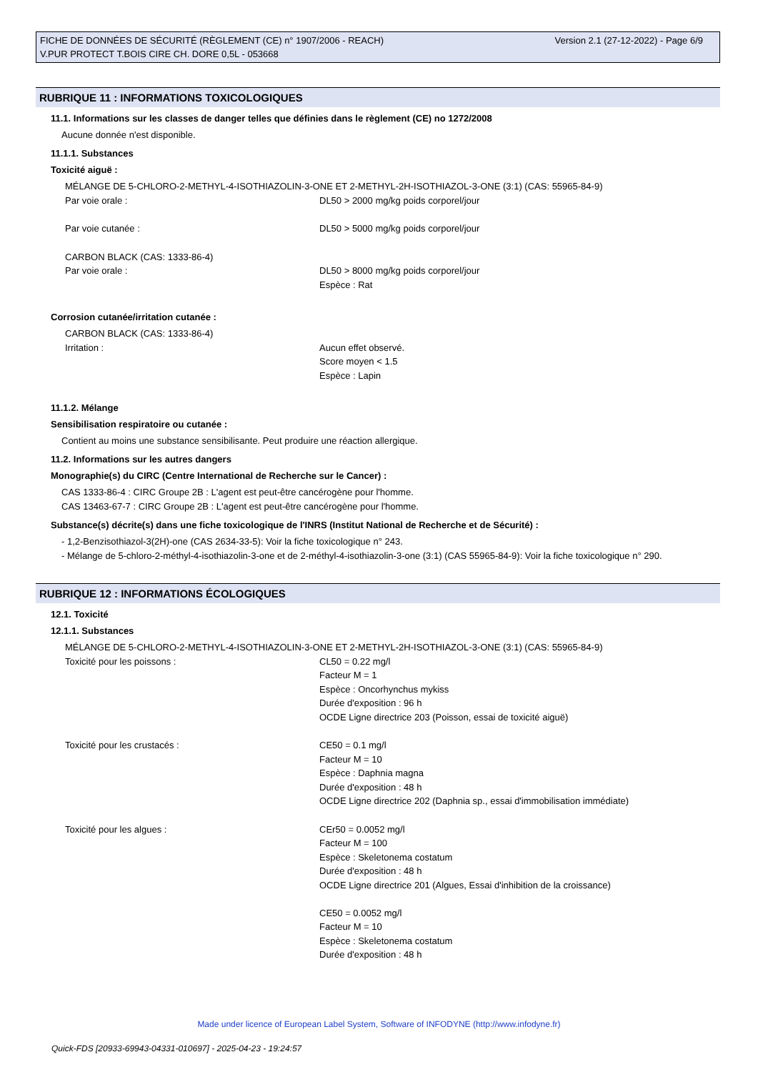Version 2.1 (27-12-2022) - Page 6/9 FICHE DE DONNÉES DE SÉCURITÉ (RÈGLEMENT (CE) n° 1907/2006 - REACH)
V.PUR PROTECT T.BOIS CIRE CH. DORE 0,5L - 053668
RUBRIQUE 11 : INFORMATIONS TOXICOLOGIQUES
11.1. Informations sur les classes de danger telles que définies dans le règlement (CE) no 1272/2008
Aucune donnée n'est disponible.
11.1.1. Substances
Toxicité aiguë :
MÉLANGE DE 5-CHLORO-2-METHYL-4-ISOTHIAZOLIN-3-ONE ET 2-METHYL-2H-ISOTHIAZOL-3-ONE (3:1) (CAS: 55965-84-9)
Par voie orale : DL50 > 2000 mg/kg poids corporel/jour
Par voie cutanée : DL50 > 5000 mg/kg poids corporel/jour
CARBON BLACK (CAS: 1333-86-4)
Par voie orale : DL50 > 8000 mg/kg poids corporel/jour
Espèce : Rat
Corrosion cutanée/irritation cutanée :
CARBON BLACK (CAS: 1333-86-4)
Irritation : Aucun effet observé.
Score moyen < 1.5
Espèce : Lapin
11.1.2. Mélange
Sensibilisation respiratoire ou cutanée :
Contient au moins une substance sensibilisante. Peut produire une réaction allergique.
11.2. Informations sur les autres dangers
Monographie(s) du CIRC (Centre International de Recherche sur le Cancer) :
CAS 1333-86-4 : CIRC Groupe 2B : L'agent est peut-être cancérogène pour l'homme.
CAS 13463-67-7 : CIRC Groupe 2B : L'agent est peut-être cancérogène pour l'homme.
Substance(s) décrite(s) dans une fiche toxicologique de l'INRS (Institut National de Recherche et de Sécurité) :
- 1,2-Benzisothiazol-3(2H)-one (CAS 2634-33-5): Voir la fiche toxicologique n° 243.
- Mélange de 5-chloro-2-méthyl-4-isothiazolin-3-one et de 2-méthyl-4-isothiazolin-3-one (3:1) (CAS 55965-84-9): Voir la fiche toxicologique n° 290.
RUBRIQUE 12 : INFORMATIONS ÉCOLOGIQUES
12.1. Toxicité
12.1.1. Substances
MÉLANGE DE 5-CHLORO-2-METHYL-4-ISOTHIAZOLIN-3-ONE ET 2-METHYL-2H-ISOTHIAZOL-3-ONE (3:1) (CAS: 55965-84-9)
Toxicité pour les poissons : CL50 = 0.22 mg/l
Facteur M = 1
Espèce : Oncorhynchus mykiss
Durée d'exposition : 96 h
OCDE Ligne directrice 203 (Poisson, essai de toxicité aiguë)
Toxicité pour les crustacés : CE50 = 0.1 mg/l
Facteur M = 10
Espèce : Daphnia magna
Durée d'exposition : 48 h
OCDE Ligne directrice 202 (Daphnia sp., essai d'immobilisation immédiate)
Toxicité pour les algues : CEr50 = 0.0052 mg/l
Facteur M = 100
Espèce : Skeletonema costatum
Durée d'exposition : 48 h
OCDE Ligne directrice 201 (Algues, Essai d'inhibition de la croissance)
CE50 = 0.0052 mg/l
Facteur M = 10
Espèce : Skeletonema costatum
Durée d'exposition : 48 h
Made under licence of European Label System, Software of INFODYNE (http://www.infodyne.fr)
Quick-FDS [20933-69943-04331-010697] - 2025-04-23 - 19:24:57